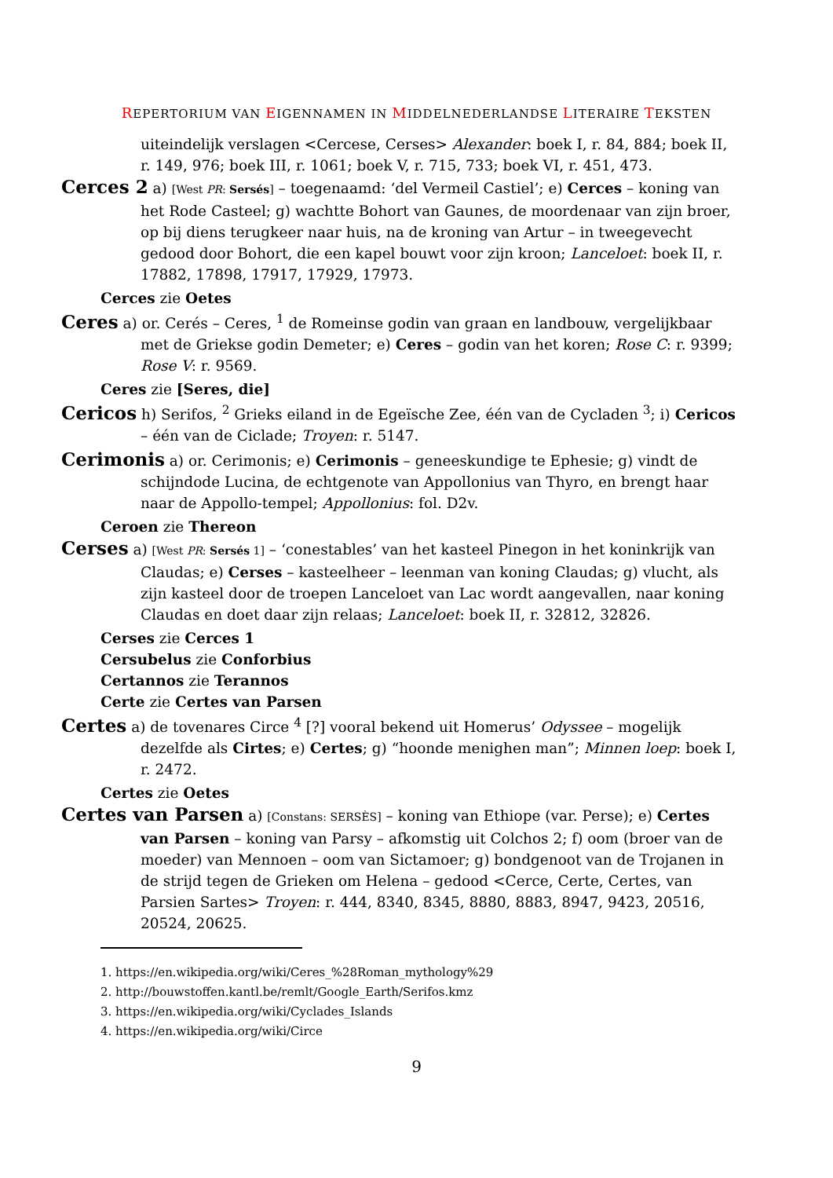REPERTORIUM VAN EIGENNAMEN IN MIDDELNEDERLANDSE LITERAIRE TEKSTEN
uiteindelijk verslagen <Cercese, Cerses> Alexander: boek I, r. 84, 884; boek II, r. 149, 976; boek III, r. 1061; boek V, r. 715, 733; boek VI, r. 451, 473.
Cerces 2 a) [West PR: Sersés] – toegenaamd: ‘del Vermeil Castiel’; e) Cerces – koning van het Rode Casteel; g) wachtte Bohort van Gaunes, de moordenaar van zijn broer, op bij diens terugkeer naar huis, na de kroning van Artur – in tweegevecht gedood door Bohort, die een kapel bouwt voor zijn kroon; Lanceloet: boek II, r. 17882, 17898, 17917, 17929, 17973.
Cerces zie Oetes
Ceres a) or. Cerés – Ceres, <sup>1</sup> de Romeinse godin van graan en landbouw, vergelijkbaar met de Griekse godin Demeter; e) Ceres – godin van het koren; Rose C: r. 9399; Rose V: r. 9569.
Ceres zie [Seres, die]
Cericos h) Serifos, <sup>2</sup> Grieks eiland in de Egeïsche Zee, één van de Cycladen <sup>3</sup>; i) Cericos – één van de Ciclade; Troyen: r. 5147.
Cerimonis a) or. Cerimonis; e) Cerimonis – geneeskundige te Ephesie; g) vindt de schijndode Lucina, de echtgenote van Appollonius van Thyro, en brengt haar naar de Appollo-tempel; Appollonius: fol. D2v.
Ceroen zie Thereon
Cerses a) [West PR: Sersés 1] – ‘conestables’ van het kasteel Pinegon in het koninkrijk van Claudas; e) Cerses – kasteelheer – leenman van koning Claudas; g) vlucht, als zijn kasteel door de troepen Lanceloet van Lac wordt aangevallen, naar koning Claudas en doet daar zijn relaas; Lanceloet: boek II, r. 32812, 32826.
Cerses zie Cerces 1
Cersubelus zie Conforbius
Certannos zie Terannos
Certe zie Certes van Parsen
Certes a) de tovenares Circe <sup>4</sup> [?] vooral bekend uit Homerus’ Odyssee – mogelijk dezelfde als Cirtes; e) Certes; g) “hoonde menighen man”; Minnen loep: boek I, r. 2472.
Certes zie Oetes
Certes van Parsen a) [Constans: SERSÈS] – koning van Ethiope (var. Perse); e) Certes van Parsen – koning van Parsy – afkomstig uit Colchos 2; f) oom (broer van de moeder) van Mennoen – oom van Sictamoer; g) bondgenoot van de Trojanen in de strijd tegen de Grieken om Helena – gedood <Cerce, Certe, Certes, van Parsien Sartes> Troyen: r. 444, 8340, 8345, 8880, 8883, 8947, 9423, 20516, 20524, 20625.
1. https://en.wikipedia.org/wiki/Ceres_%28Roman_mythology%29
2. http://bouwstoffen.kantl.be/remlt/Google_Earth/Serifos.kmz
3. https://en.wikipedia.org/wiki/Cyclades_Islands
4. https://en.wikipedia.org/wiki/Circe
9